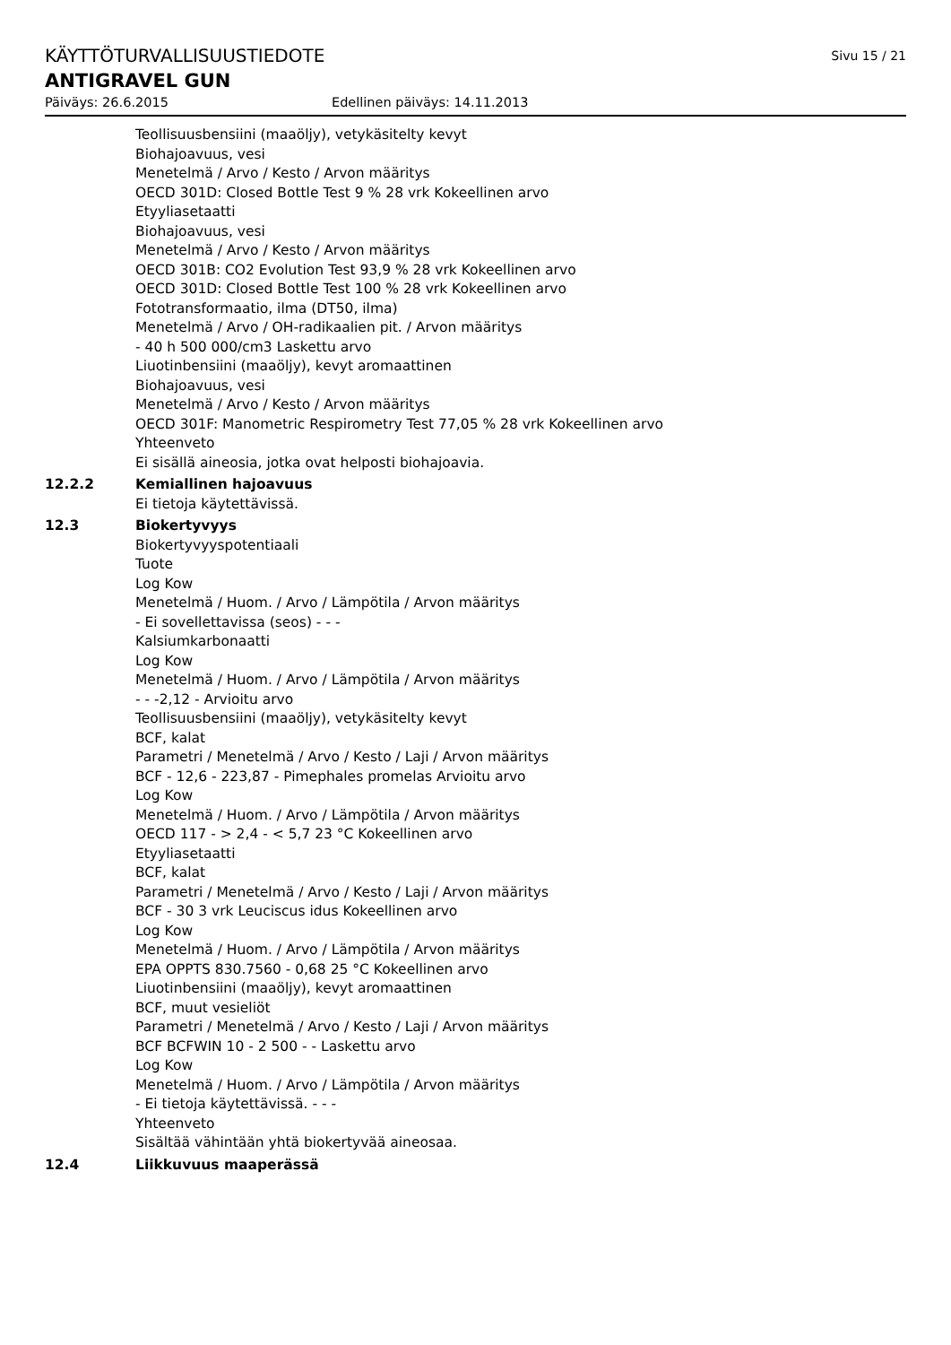KÄYTTÖTURVALLISUUSTIEDOTE Sivu 15 / 21
ANTIGRAVEL GUN
Päiväys: 26.6.2015 Edellinen päiväys: 14.11.2013
Teollisuusbensiini (maaöljy), vetykäsitelty kevyt
Biohajoavuus, vesi
Menetelmä / Arvo / Kesto / Arvon määritys
OECD 301D: Closed Bottle Test 9 % 28 vrk Kokeellinen arvo
Etyyliasetaatti
Biohajoavuus, vesi
Menetelmä / Arvo / Kesto / Arvon määritys
OECD 301B: CO2 Evolution Test 93,9 % 28 vrk Kokeellinen arvo
OECD 301D: Closed Bottle Test 100 % 28 vrk Kokeellinen arvo
Fototransformaatio, ilma (DT50, ilma)
Menetelmä / Arvo / OH-radikaalien pit. / Arvon määritys
- 40 h 500 000/cm3 Laskettu arvo
Liuotinbensiini (maaöljy), kevyt aromaattinen
Biohajoavuus, vesi
Menetelmä / Arvo / Kesto / Arvon määritys
OECD 301F: Manometric Respirometry Test 77,05 % 28 vrk Kokeellinen arvo
Yhteenveto
Ei sisällä aineosia, jotka ovat helposti biohajoavia.
12.2.2 Kemiallinen hajoavuus
Ei tietoja käytettävissä.
12.3 Biokertyvyys
Biokertyvyyspotentiaali
Tuote
Log Kow
Menetelmä / Huom. / Arvo / Lämpötila / Arvon määritys
- Ei sovellettavissa (seos) - - -
Kalsiumkarbonaatti
Log Kow
Menetelmä / Huom. / Arvo / Lämpötila / Arvon määritys
- - -2,12 - Arvioitu arvo
Teollisuusbensiini (maaöljy), vetykäsitelty kevyt
BCF, kalat
Parametri / Menetelmä / Arvo / Kesto / Laji / Arvon määritys
BCF - 12,6 - 223,87 - Pimephales promelas Arvioitu arvo
Log Kow
Menetelmä / Huom. / Arvo / Lämpötila / Arvon määritys
OECD 117 - > 2,4 - < 5,7 23 °C Kokeellinen arvo
Etyyliasetaatti
BCF, kalat
Parametri / Menetelmä / Arvo / Kesto / Laji / Arvon määritys
BCF - 30 3 vrk Leuciscus idus Kokeellinen arvo
Log Kow
Menetelmä / Huom. / Arvo / Lämpötila / Arvon määritys
EPA OPPTS 830.7560 - 0,68 25 °C Kokeellinen arvo
Liuotinbensiini (maaöljy), kevyt aromaattinen
BCF, muut vesieliöt
Parametri / Menetelmä / Arvo / Kesto / Laji / Arvon määritys
BCF BCFWIN 10 - 2 500 - - Laskettu arvo
Log Kow
Menetelmä / Huom. / Arvo / Lämpötila / Arvon määritys
- Ei tietoja käytettävissä. - - -
Yhteenveto
Sisältää vähintään yhtä biokertyvää aineosaa.
12.4 Liikkuvuus maaperässä